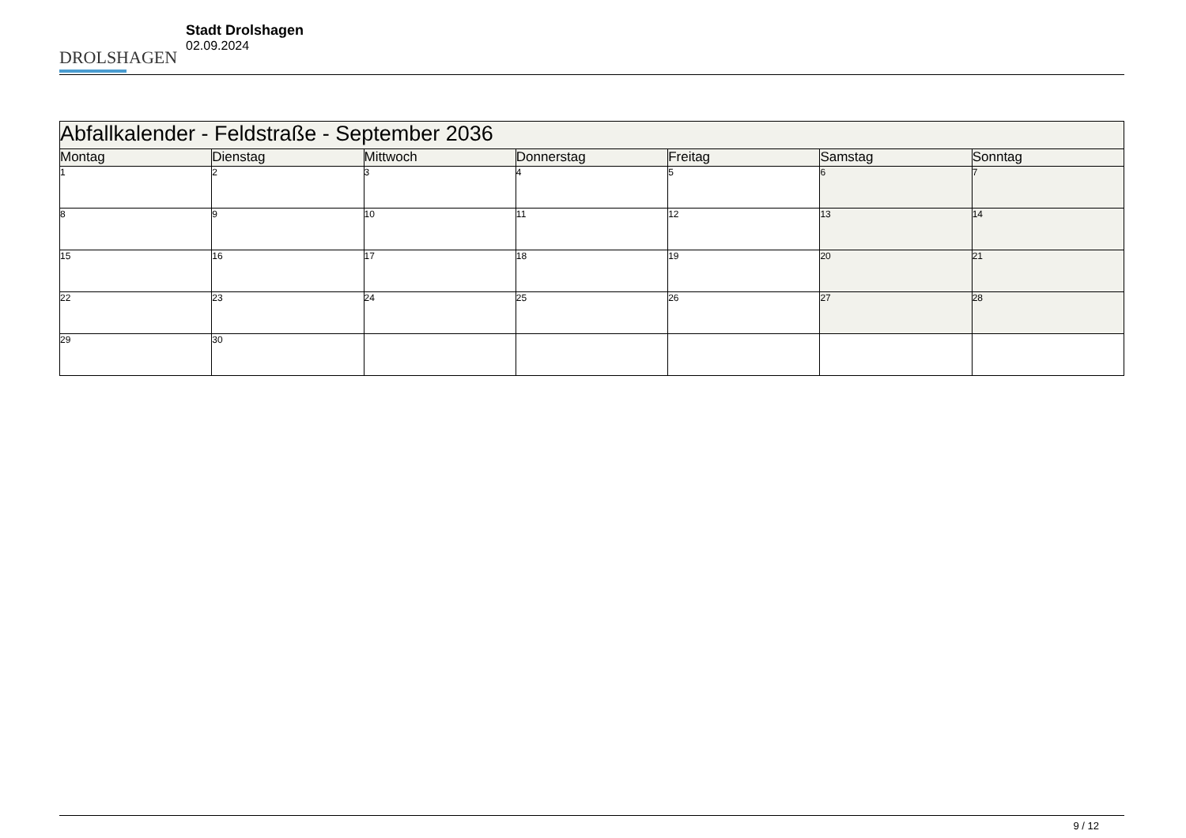DROLSHAGEN
Stadt Drolshagen
02.09.2024
| Abfallkalender - Feldstraße - September 2036 | | | | | | |
| Montag | Dienstag | Mittwoch | Donnerstag | Freitag | Samstag | Sonntag |
| 1 | 2 | 3 | 4 | 5 | 6 | 7 |
| 8 | 9 | 10 | 11 | 12 | 13 | 14 |
| 15 | 16 | 17 | 18 | 19 | 20 | 21 |
| 22 | 23 | 24 | 25 | 26 | 27 | 28 |
| 29 | 30 | | | | | |
9 / 12